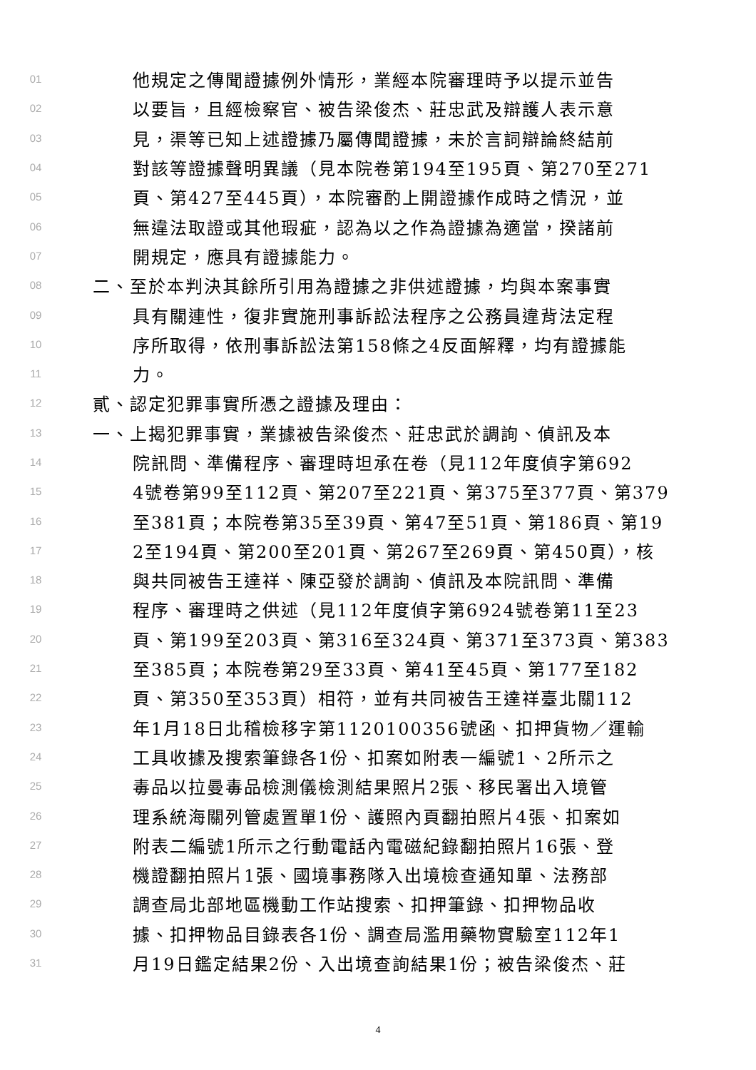01 他規定之傳聞證據例外情形，業經本院審理時予以提示並告
02 以要旨，且經檢察官、被告梁俊杰、莊忠武及辯護人表示意
03 見，渠等已知上述證據乃屬傳聞證據，未於言詞辯論終結前
04 對該等證據聲明異議（見本院卷第194至195頁、第270至271
05 頁、第427至445頁），本院審酌上開證據作成時之情況，並
06 無違法取證或其他瑕疵，認為以之作為證據為適當，揆諸前
07 開規定，應具有證據能力。
08 二、至於本判決其餘所引用為證據之非供述證據，均與本案事實
09 具有關連性，復非實施刑事訴訟法程序之公務員違背法定程
10 序所取得，依刑事訴訟法第158條之4反面解釋，均有證據能
11 力。
12 貳、認定犯罪事實所憑之證據及理由：
13 一、上揭犯罪事實，業據被告梁俊杰、莊忠武於調詢、偵訊及本
14 院訊問、準備程序、審理時坦承在卷（見112年度偵字第692
15 4號卷第99至112頁、第207至221頁、第375至377頁、第379
16 至381頁；本院卷第35至39頁、第47至51頁、第186頁、第19
17 2至194頁、第200至201頁、第267至269頁、第450頁），核
18 與共同被告王達祥、陳亞發於調詢、偵訊及本院訊問、準備
19 程序、審理時之供述（見112年度偵字第6924號卷第11至23
20 頁、第199至203頁、第316至324頁、第371至373頁、第383
21 至385頁；本院卷第29至33頁、第41至45頁、第177至182
22 頁、第350至353頁）相符，並有共同被告王達祥臺北關112
23 年1月18日北稽檢移字第1120100356號函、扣押貨物／運輸
24 工具收據及搜索筆錄各1份、扣案如附表一編號1、2所示之
25 毒品以拉曼毒品檢測儀檢測結果照片2張、移民署出入境管
26 理系統海關列管處置單1份、護照內頁翻拍照片4張、扣案如
27 附表二編號1所示之行動電話內電磁紀錄翻拍照片16張、登
28 機證翻拍照片1張、國境事務隊入出境檢查通知單、法務部
29 調查局北部地區機動工作站搜索、扣押筆錄、扣押物品收
30 據、扣押物品目錄表各1份、調查局濫用藥物實驗室112年1
31 月19日鑑定結果2份、入出境查詢結果1份；被告梁俊杰、莊
4